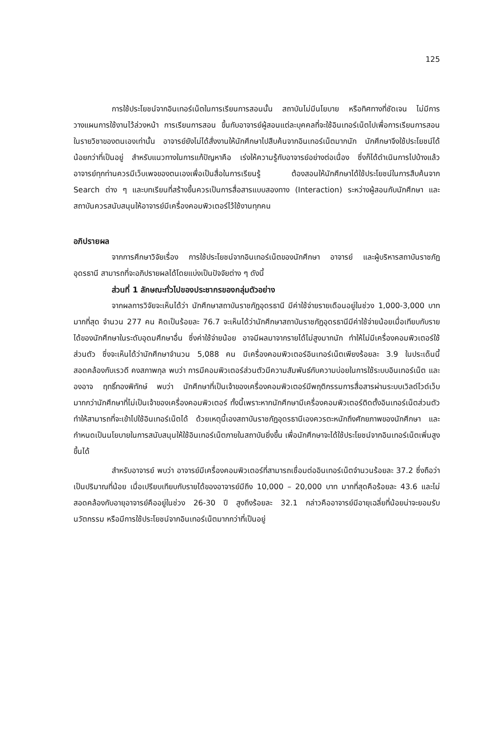125
การใช้ประโยชน์จากอินเทอร์เน็ตในการเรียนการสอนนั้น สถาบันไม่มีนโยบาย หรือทิศทางที่ชัดเจน ไม่มีการวางแผนการใช้งานไว้ล่วงหน้า การเรียนการสอน ขึ้นกับอาจารย์ผู้สอนแต่ละบุคคลที่จะใช้อินเทอร์เน็ตไปเพื่อการเรียนการสอนในรายวิชาของตนเองเท่านั้น อาจารย์ยังไม่ได้สั่งงานให้นักศึกษาไปสืบค้นจากอินเทอร์เน็ตมากนัก นักศึกษาจึงใช้ประโยชน์ได้น้อยกว่าที่เป็นอยู่ สำหรับแนวทางในการแก้ปัญหาคือ เร่งให้ความรู้กับอาจารย์อย่างต่อเนื่อง ซึ่งก็ได้ดำเนินการไปบ้างแล้ว อาจารย์ทุกท่านควรมีเว็บเพจของตนเองเพื่อเป็นสื่อในการเรียนรู้ ต้องสอนให้นักศึกษาได้ใช้ประโยชน์ในการสืบค้นจาก Search ต่าง ๆ และบทเรียนที่สร้างขึ้นควรเป็นการสื่อสารแบบสองทาง (Interaction) ระหว่างผู้สอนกับนักศึกษา และสถาบันควรสนับสนุนให้อาจารย์มีเครื่องคอมพิวเตอร์ไว้ใช้งานทุกคน
อภิปรายผล
จากการศึกษาวิจัยเรื่อง การใช้ประโยชน์จากอินเทอร์เน็ตของนักศึกษา อาจารย์ และผู้บริหารสถาบันราชภัฏอุดรธานี สามารถที่จะอภิปรายผลได้โดยแบ่งเป็นปัจจัยต่าง ๆ ดังนี้
ส่วนที่ 1 ลักษณะทั่วไปของประชากรของกลุ่มตัวอย่าง
จากผลการวิจัยจะเห็นได้ว่า นักศึกษาสถาบันราชภัฏอุดรธานี มีค่าใช้จ่ายรายเดือนอยู่ในช่วง 1,000-3,000 บาท มากที่สุด จำนวน 277 คน คิดเป็นร้อยละ 76.7 จะเห็นได้ว่านักศึกษาสถาบันราชภัฏอุดรธานีมีค่าใช้จ่ายน้อยเมื่อเทียบกับรายได้ของนักศึกษาในระดับอุดมศึกษาอื่น ซึ่งค่าใช้จ่ายน้อย อาจมีผลมาจากรายได้ไม่สูงมากนัก ทำให้ไม่มีเครื่องคอมพิวเตอร์ใช้ส่วนตัว ซึ่งจะเห็นได้ว่านักศึกษาจำนวน 5,088 คน มีเครื่องคอมพิวเตอร์อินเทอร์เน็ตเพียงร้อยละ 3.9 ในประเด็นนี้สอดคล้องกับเรวดี คงสภาพกุล พบว่า การมีคอมพิวเตอร์ส่วนตัวมีความสัมพันธ์กับความบ่อยในการใช้ระบบอินเทอร์เน็ต และองอาจ ฤทธิ์ทองพิทักษ์ พบว่า นักศึกษาที่เป็นเจ้าของเครื่องคอมพิวเตอร์มีพฤติกรรมการสื่อสารผ่านระบบเวิลด์ไวด์เว็บมากกว่านักศึกษาที่ไม่เป็นเจ้าของเครื่องคอมพิวเตอร์ ทั้งนี้เพราะหากนักศึกษามีเครื่องคอมพิวเตอร์ติดตั้งอินเทอร์เน็ตส่วนตัว ทำให้สามารถที่จะเข้าไปใช้อินเทอร์เน็ตได้ ด้วยเหตุนี้เองสถาบันราชภัฏอุดรธานีเองควรตะหนักถึงศักยภาพของนักศึกษา และกำหนดเป็นนโยบายในการสนับสนุนให้ใช้อินเทอร์เน็ตภายในสถาบันยิ่งขึ้น เพื่อนักศึกษาจะได้ใช้ประโยชน์จากอินเทอร์เน็ตเพิ่มสูงขึ้นได้
สำหรับอาจารย์ พบว่า อาจารย์มีเครื่องคอมพิวเตอร์ที่สามารถเชื่อมต่ออินเทอร์เน็ตจำนวนร้อยละ 37.2 ซึ่งถือว่าเป็นปริมาณที่น้อย เมื่อเปรียบเทียบกับรายได้ของอาจารย์มีถึง 10,000 – 20,000 บาท มากที่สุดคือร้อยละ 43.6 และไม่สอดคล้องกับอายุอาจารย์คืออยู่ในช่วง 26-30 ปี สูงถึงร้อยละ 32.1 กล่าวคืออาจารย์มีอายุเฉลี่ยที่น้อยน่าจะยอมรับนวัตกรรม หรือมีการใช้ประโยชน์จากอินเทอร์เน็ตมากกว่าที่เป็นอยู่